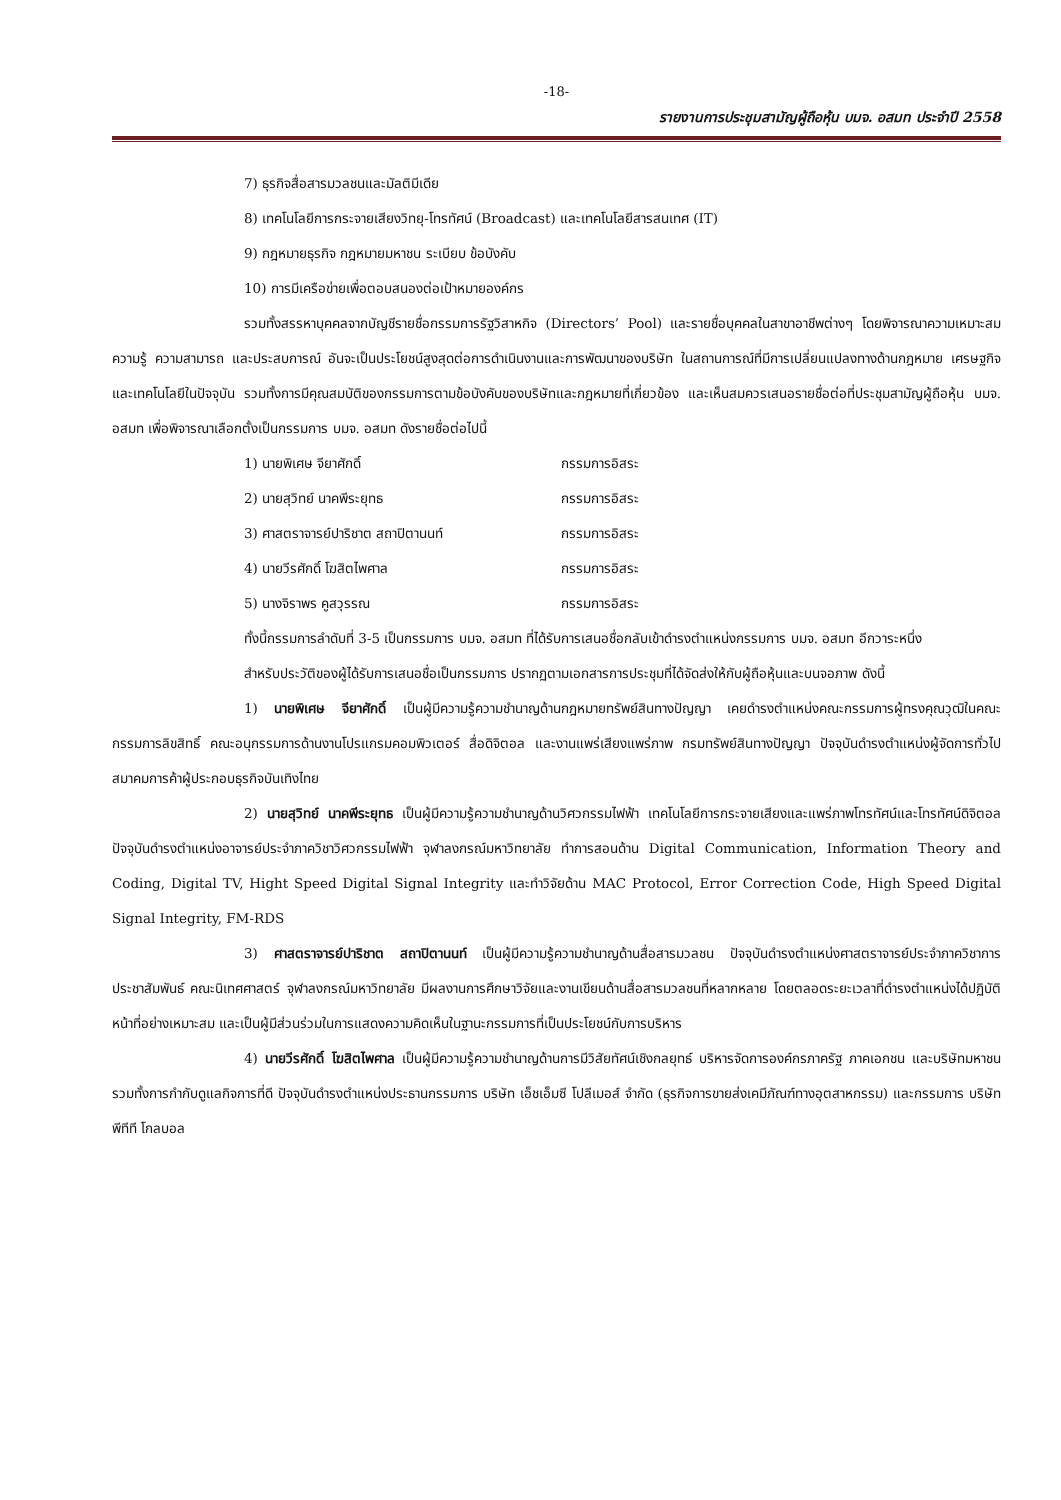-18-
รายงานการประชุมสามัญผู้ถือหุ้น บมจ. อสมท ประจำปี 2558
7) ธุรกิจสื่อสารมวลชนและมัลติมีเดีย
8) เทคโนโลยีการกระจายเสียงวิทยุ-โทรทัศน์ (Broadcast) และเทคโนโลยีสารสนเทศ (IT)
9) กฎหมายธุรกิจ กฎหมายมหาชน ระเบียบ ข้อบังคับ
10) การมีเครือข่ายเพื่อตอบสนองต่อเป้าหมายองค์กร
รวมทั้งสรรหาบุคคลจากบัญชีรายชื่อกรรมการรัฐวิสาหกิจ (Directors’ Pool) และรายชื่อบุคคลในสาขาอาชีพต่างๆ โดยพิจารณาความเหมาะสม ความรู้ ความสามารถ และประสบการณ์ อันจะเป็นประโยชน์สูงสุดต่อการดำเนินงานและการพัฒนาของบริษัท ในสถานการณ์ที่มีการเปลี่ยนแปลงทางด้านกฎหมาย เศรษฐกิจและเทคโนโลยีในปัจจุบัน รวมทั้งการมีคุณสมบัติของกรรมการตามข้อบังคับของบริษัทและกฎหมายที่เกี่ยวข้อง และเห็นสมควรเสนอรายชื่อต่อที่ประชุมสามัญผู้ถือหุ้น บมจ. อสมท เพื่อพิจารณาเลือกตั้งเป็นกรรมการ บมจ. อสมท ดังรายชื่อต่อไปนี้
1) นายพิเศษ จียาศักดิ์ กรรมการอิสระ
2) นายสุวิทย์ นาคพีระยุทธ กรรมการอิสระ
3) ศาสตราจารย์ปาริชาต สถาปิตานนท์ กรรมการอิสระ
4) นายวีรศักดิ์ โฆสิตไพศาล กรรมการอิสระ
5) นางจิราพร คูสวุรรณ กรรมการอิสระ
ทั้งนี้กรรมการลำดับที่ 3-5 เป็นกรรมการ บมจ. อสมท ที่ได้รับการเสนอชื่อกลับเข้าดำรงตำแหน่งกรรมการ บมจ. อสมท อีกวาระหนึ่ง
สำหรับประวัติของผู้ได้รับการเสนอชื่อเป็นกรรมการ ปรากฏตามเอกสารการประชุมที่ได้จัดส่งให้กับผู้ถือหุ้นและบนจอภาพ ดังนี้
1) นายพิเศษ จียาศักดิ์ เป็นผู้มีความรู้ความชำนาญด้านกฎหมายทรัพย์สินทางปัญญา เคยดำรงตำแหน่งคณะกรรมการผู้ทรงคุณวุฒิในคณะกรรมการลิขสิทธิ์ คณะอนุกรรมการด้านงานโปรแกรมคอมพิวเตอร์ สื่อดิจิตอล และงานแพร่เสียงแพร่ภาพ กรมทรัพย์สินทางปัญญา ปัจจุบันดำรงตำแหน่งผู้จัดการทั่วไป สมาคมการค้าผู้ประกอบธุรกิจบันเทิงไทย
2) นายสุวิทย์ นาคพีระยุทธ เป็นผู้มีความรู้ความชำนาญด้านวิศวกรรมไฟฟ้า เทคโนโลยีการกระจายเสียงและแพร่ภาพโทรทัศน์และโทรทัศน์ดิจิตอล ปัจจุบันดำรงตำแหน่งอาจารย์ประจำภาควิชาวิศวกรรมไฟฟ้า จุฬาลงกรณ์มหาวิทยาลัย ทำการสอนด้าน Digital Communication, Information Theory and Coding, Digital TV, Hight Speed Digital Signal Integrity และทำวิจัยด้าน MAC Protocol, Error Correction Code, High Speed Digital Signal Integrity, FM-RDS
3) ศาสตราจารย์ปาริชาต สถาปิตานนท์ เป็นผู้มีความรู้ความชำนาญด้านสื่อสารมวลชน ปัจจุบันดำรงตำแหน่งศาสตราจารย์ประจำภาควิชาการประชาสัมพันธ์ คณะนิเทศศาสตร์ จุฬาลงกรณ์มหาวิทยาลัย มีผลงานการศึกษาวิจัยและงานเขียนด้านสื่อสารมวลชนที่หลากหลาย โดยตลอดระยะเวลาที่ดำรงตำแหน่งได้ปฏิบัติหน้าที่อย่างเหมาะสม และเป็นผู้มีส่วนร่วมในการแสดงความคิดเห็นในฐานะกรรมการที่เป็นประโยชน์กับการบริหาร
4) นายวีรศักดิ์ โฆสิตไพศาล เป็นผู้มีความรู้ความชำนาญด้านการมีวิสัยทัศน์เชิงกลยุทธ์ บริหารจัดการองค์กรภาครัฐ ภาคเอกชน และบริษัทมหาชน รวมทั้งการกำกับดูแลกิจการที่ดี ปัจจุบันดำรงตำแหน่งประธานกรรมการ บริษัท เอ็ชเอ็มซี โปลีเมอส์ จำกัด (ธุรกิจการขายส่งเคมีภัณฑ์ทางอุตสาหกรรม) และกรรมการ บริษัท พีทีที โกลบอล